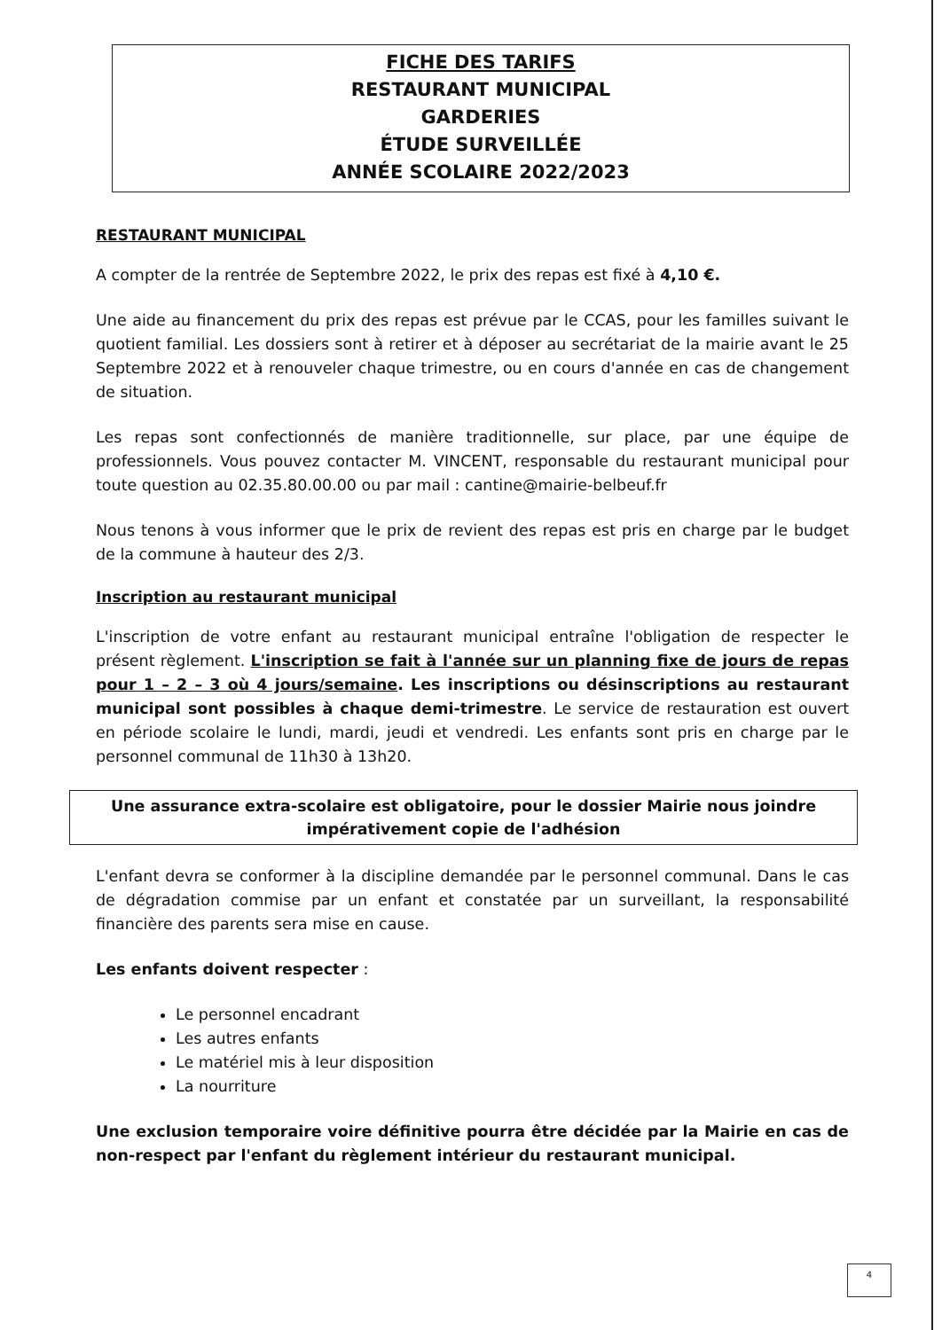FICHE DES TARIFS
RESTAURANT MUNICIPAL
GARDERIES
ÉTUDE SURVEILLÉE
ANNÉE SCOLAIRE 2022/2023
RESTAURANT MUNICIPAL
A compter de la rentrée de Septembre 2022, le prix des repas est fixé à 4,10 €.
Une aide au financement du prix des repas est prévue par le CCAS, pour les familles suivant le quotient familial. Les dossiers sont à retirer et à déposer au secrétariat de la mairie avant le 25 Septembre 2022 et à renouveler chaque trimestre, ou en cours d'année en cas de changement de situation.
Les repas sont confectionnés de manière traditionnelle, sur place, par une équipe de professionnels. Vous pouvez contacter M. VINCENT, responsable du restaurant municipal pour toute question au 02.35.80.00.00 ou par mail : cantine@mairie-belbeuf.fr
Nous tenons à vous informer que le prix de revient des repas est pris en charge par le budget de la commune à hauteur des 2/3.
Inscription au restaurant municipal
L'inscription de votre enfant au restaurant municipal entraîne l'obligation de respecter le présent règlement. L'inscription se fait à l'année sur un planning fixe de jours de repas pour 1 – 2 – 3 où 4 jours/semaine. Les inscriptions ou désinscriptions au restaurant municipal sont possibles à chaque demi-trimestre. Le service de restauration est ouvert en période scolaire le lundi, mardi, jeudi et vendredi. Les enfants sont pris en charge par le personnel communal de 11h30 à 13h20.
Une assurance extra-scolaire est obligatoire, pour le dossier Mairie nous joindre
impérativement copie de l'adhésion
L'enfant devra se conformer à la discipline demandée par le personnel communal. Dans le cas de dégradation commise par un enfant et constatée par un surveillant, la responsabilité financière des parents sera mise en cause.
Les enfants doivent respecter :
Le personnel encadrant
Les autres enfants
Le matériel mis à leur disposition
La nourriture
Une exclusion temporaire voire définitive pourra être décidée par la Mairie en cas de non-respect par l'enfant du règlement intérieur du restaurant municipal.
4